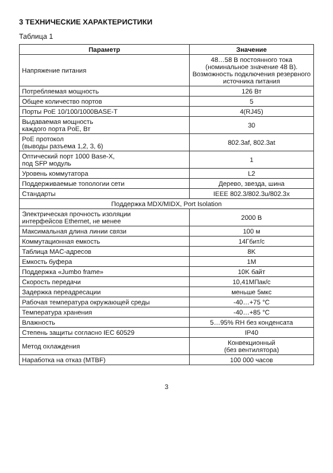3 ТЕХНИЧЕСКИЕ ХАРАКТЕРИСТИКИ
Таблица 1
| Параметр | Значение |
| --- | --- |
| Напряжение питания | 48…58 В постоянного тока (номинальное значение 48 В). Возможность подключения резервного источника питания |
| Потребляемая мощность | 126 Вт |
| Общее количество портов | 5 |
| Порты PoE 10/100/1000BASE-T | 4(RJ45) |
| Выдаваемая мощность каждого порта PoE, Вт | 30 |
| PoE протокол (выводы разъема 1,2, 3, 6) | 802.3af, 802.3at |
| Оптический порт 1000 Base-X, под SFP модуль | 1 |
| Уровень коммутатора | L2 |
| Поддерживаемые топологии сети | Дерево, звезда, шина |
| Стандарты | IEEE 802.3/802.3u/802.3x |
| Поддержка MDX/MIDX, Port Isolation | |
| Электрическая прочность изоляции интерфейсов Ethernet, не менее | 2000 В |
| Максимальная длина линии связи | 100 м |
| Коммутационная емкость | 14Гбит/с |
| Таблица MAC-адресов | 8K |
| Емкость буфера | 1M |
| Поддержка «Jumbo frame» | 10K байт |
| Скорость передачи | 10,41МПак/с |
| Задержка переадресации | меньше 5мкс |
| Рабочая температура окружающей среды | -40…+75 °С |
| Температура хранения | -40…+85 °С |
| Влажность | 5…95% RH без конденсата |
| Степень защиты согласно IEC 60529 | IP40 |
| Метод охлаждения | Конвекционный (без вентилятора) |
| Наработка на отказ (MTBF) | 100 000 часов |
3